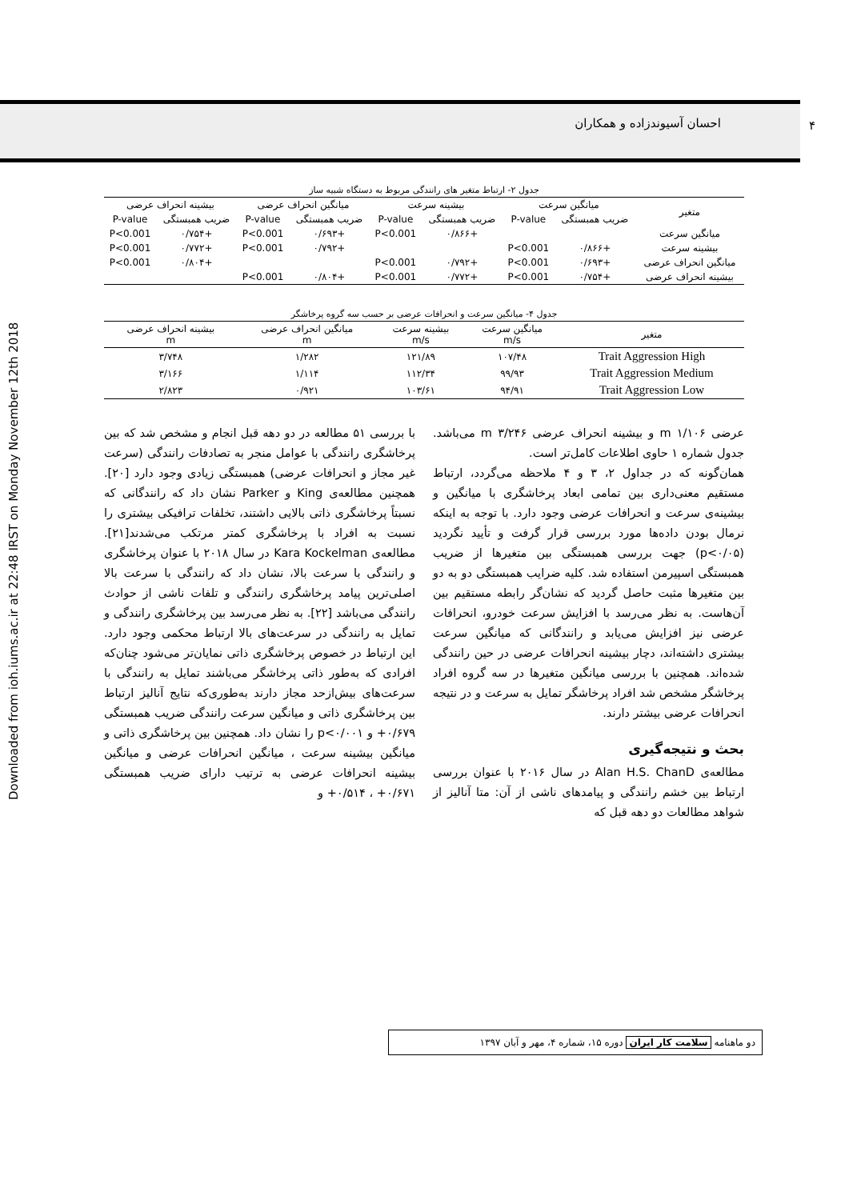Downloaded from ioh.iums.ac.ir at 22:48 IRST on Monday November 12th 2018
۴ احسان آسیوندزاده و همکاران
جدول ۲- ارتباط متغیر های رانندگی مربوط به دستگاه شبیه ساز
| متغیر | میانگین سرعت | | بیشینه سرعت | | میانگین انحراف عرضی | | بیشینه انحراف عرضی | |
| --- | --- | --- | --- | --- | --- | --- | --- | --- |
| | ضریب همبستگی | P-value | ضریب همبستگی | P-value | ضریب همبستگی | P-value | ضریب همبستگی | P-value |
| میانگین سرعت | | | +۰/۸۶۶ | P<0.001 | +۰/۶۹۳ | P<0.001 | +۰/۷۵۴ | P<0.001 |
| بیشینه سرعت | +۰/۸۶۶ | P<0.001 | | | +۰/۷۹۲ | P<0.001 | +۰/۷۷۲ | P<0.001 |
| میانگین انحراف عرضی | +۰/۶۹۳ | P<0.001 | +۰/۷۹۲ | P<0.001 | | | +۰/۸۰۴ | P<0.001 |
| بیشینه انحراف عرضی | +۰/۷۵۴ | P<0.001 | +۰/۷۷۲ | P<0.001 | +۰/۸۰۴ | P<0.001 | | |
جدول ۴- میانگین سرعت و انحرافات عرضی بر حسب سه گروه پرخاشگر
| متغیر | میانگین سرعت m/s | بیشینه سرعت m/s | میانگین انحراف عرضی m | بیشینه انحراف عرضی m |
| --- | --- | --- | --- | --- |
| Trait Aggression High | ۱۰۷/۴۸ | ۱۲۱/۸۹ | ۱/۲۸۲ | ۳/۷۴۸ |
| Trait Aggression Medium | ۹۹/۹۳ | ۱۱۲/۳۴ | ۱/۱۱۴ | ۳/۱۶۶ |
| Trait Aggression Low | ۹۴/۹۱ | ۱۰۳/۶۱ | ۰/۹۲۱ | ۲/۸۲۳ |
عرضی ۱/۱۰۶ m و بیشینه انحراف عرضی ۳/۲۴۶ m می‌باشد. جدول شماره ۱ حاوی اطلاعات کامل‌تر است.
همان‌گونه که در جداول ۲، ۳ و ۴ ملاحظه می‌گردد، ارتباط مستقیم معنی‌داری بین تمامی ابعاد پرخاشگری با میانگین و بیشینه‌ی سرعت و انحرافات عرضی وجود دارد. با توجه به اینکه نرمال بودن داده‌ها مورد بررسی قرار گرفت و تأیید نگردید (p<۰/۰۵) جهت بررسی همبستگی بین متغیرها از ضریب همبستگی اسپیرمن استفاده شد. کلیه ضرایب همبستگی دو به دو بین متغیرها مثبت حاصل گردید که نشان‌گر رابطه مستقیم بین آن‌هاست. به نظر می‌رسد با افزایش سرعت خودرو، انحرافات عرضی نیز افزایش می‌یابد و رانندگانی که میانگین سرعت بیشتری داشته‌اند، دچار بیشینه انحرافات عرضی در حین رانندگی شده‌اند. همچنین با بررسی میانگین متغیرها در سه گروه افراد پرخاشگر مشخص شد افراد پرخاشگر تمایل به سرعت و در نتیجه انحرافات عرضی بیشتر دارند.
بحث و نتیجه‌گیری
مطالعه‌ی Alan H.S. ChanD در سال ۲۰۱۶ با عنوان بررسی ارتباط بین خشم رانندگی و پیامدهای ناشی از آن: متا آنالیز از شواهد مطالعات دو دهه قبل که
با بررسی ۵۱ مطالعه در دو دهه قبل انجام و مشخص شد که بین پرخاشگری رانندگی با عوامل منجر به تصادفات رانندگی (سرعت غیر مجاز و انحرافات عرضی) همبستگی زیادی وجود دارد [۲۰]. همچنین مطالعه‌ی King و Parker نشان داد که رانندگانی که نسبتاً پرخاشگری ذاتی بالایی داشتند، تخلفات ترافیکی بیشتری را نسبت به افراد با پرخاشگری کمتر مرتکب می‌شدند[۲۱]. مطالعه‌ی Kara Kockelman در سال ۲۰۱۸ با عنوان پرخاشگری و رانندگی با سرعت بالا، نشان داد که رانندگی با سرعت بالا اصلی‌ترین پیامد پرخاشگری رانندگی و تلفات ناشی از حوادث رانندگی می‌باشد [۲۲]. به نظر می‌رسد بین پرخاشگری رانندگی و تمایل به رانندگی در سرعت‌های بالا ارتباط محکمی وجود دارد. این ارتباط در خصوص پرخاشگری ذاتی نمایان‌تر می‌شود چنان‌که افرادی که به‌طور ذاتی پرخاشگر می‌باشند تمایل به رانندگی با سرعت‌های بیش‌ازحد مجاز دارند به‌طوری‌که نتایج آنالیز ارتباط بین پرخاشگری ذاتی و میانگین سرعت رانندگی ضریب همبستگی ۰/۶۷۹+ و p<۰/۰۰۱ را نشان داد. همچنین بین پرخاشگری ذاتی و میانگین بیشینه سرعت ، میانگین انحرافات عرضی و میانگین بیشینه انحرافات عرضی به ترتیب دارای ضریب همبستگی ۰/۶۷۱+ ، ۰/۵۱۴+ و
دو ماهنامه سلامت کار ایران دوره ۱۵، شماره ۴، مهر و آبان ۱۳۹۷